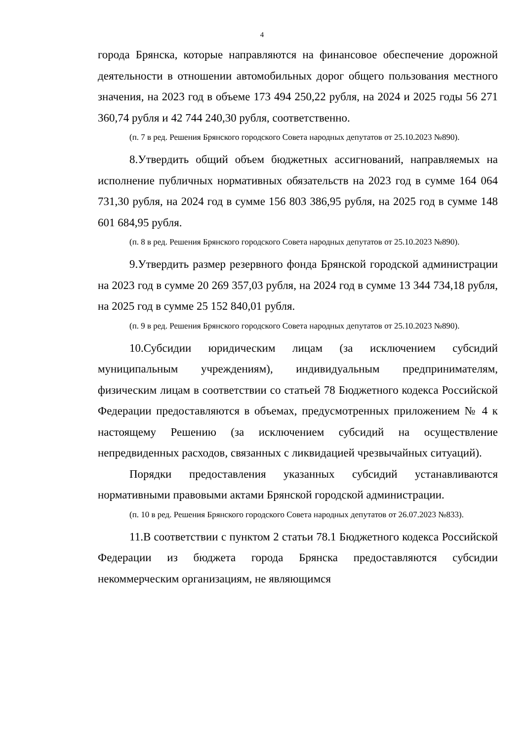4
города Брянска, которые направляются на финансовое обеспечение дорожной деятельности в отношении автомобильных дорог общего пользования местного значения, на 2023 год в объеме 173 494 250,22 рубля, на 2024 и 2025 годы 56 271 360,74 рубля и 42 744 240,30 рубля, соответственно.
(п. 7 в ред. Решения Брянского городского Совета народных депутатов от 25.10.2023 №890).
8.Утвердить общий объем бюджетных ассигнований, направляемых на исполнение публичных нормативных обязательств на 2023 год в сумме 164 064 731,30 рубля, на 2024 год в сумме 156 803 386,95 рубля, на 2025 год в сумме 148 601 684,95 рубля.
(п. 8 в ред. Решения Брянского городского Совета народных депутатов от 25.10.2023 №890).
9.Утвердить размер резервного фонда Брянской городской администрации на 2023 год в сумме 20 269 357,03 рубля, на 2024 год в сумме 13 344 734,18 рубля, на 2025 год в сумме 25 152 840,01 рубля.
(п. 9 в ред. Решения Брянского городского Совета народных депутатов от 25.10.2023 №890).
10.Субсидии юридическим лицам (за исключением субсидий муниципальным учреждениям), индивидуальным предпринимателям, физическим лицам в соответствии со статьей 78 Бюджетного кодекса Российской Федерации предоставляются в объемах, предусмотренных приложением № 4 к настоящему Решению (за исключением субсидий на осуществление непредвиденных расходов, связанных с ликвидацией чрезвычайных ситуаций).
Порядки предоставления указанных субсидий устанавливаются нормативными правовыми актами Брянской городской администрации.
(п. 10 в ред. Решения Брянского городского Совета народных депутатов от 26.07.2023 №833).
11.В соответствии с пунктом 2 статьи 78.1 Бюджетного кодекса Российской Федерации из бюджета города Брянска предоставляются субсидии некоммерческим организациям, не являющимся